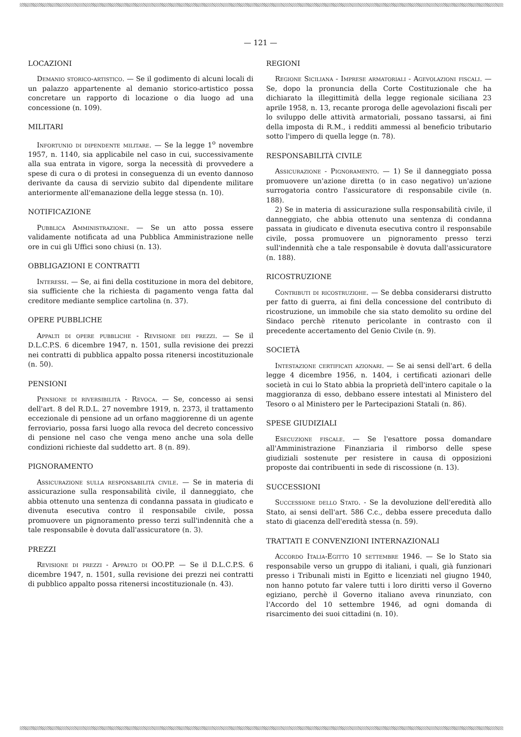— 121 —
LOCAZIONI
Demanio storico-artistico. — Se il godimento di alcuni locali di un palazzo appartenente al demanio storico-artistico possa concretare un rapporto di locazione o dia luogo ad una concessione (n. 109).
MILITARI
Infortunio di dipendente militare. — Se la legge 1<sup>o</sup> novembre 1957, n. 1140, sia applicabile nel caso in cui, successivamente alla sua entrata in vigore, sorga la necessità di provvedere a spese di cura o di protesi in conseguenza di un evento dannoso derivante da causa di servizio subito dal dipendente militare anteriormente all'emanazione della legge stessa (n. 10).
NOTIFICAZIONE
Pubblica Amministrazione. — Se un atto possa essere validamente notificata ad una Pubblica Amministrazione nelle ore in cui gli Uffici sono chiusi (n. 13).
OBBLIGAZIONI E CONTRATTI
Interessi. — Se, ai fini della costituzione in mora del debitore, sia sufficiente che la richiesta di pagamento venga fatta dal creditore mediante semplice cartolina (n. 37).
OPERE PUBBLICHE
Appalti di opere pubbliche - Revisione dei prezzi. — Se il D.L.C.P.S. 6 dicembre 1947, n. 1501, sulla revisione dei prezzi nei contratti di pubblica appalto possa ritenersi incostituzionale (n. 50).
PENSIONI
Pensione di riversibilità - Revoca. — Se, concesso ai sensi dell'art. 8 del R.D.L. 27 novembre 1919, n. 2373, il trattamento eccezionale di pensione ad un orfano maggiorenne di un agente ferroviario, possa farsi luogo alla revoca del decreto concessivo di pensione nel caso che venga meno anche una sola delle condizioni richieste dal suddetto art. 8 (n. 89).
PIGNORAMENTO
Assicurazione sulla responsabilità civile. — Se in materia di assicurazione sulla responsabilità civile, il danneggiato, che abbia ottenuto una sentenza di condanna passata in giudicato e divenuta esecutiva contro il responsabile civile, possa promuovere un pignoramento presso terzi sull'indennità che a tale responsabile è dovuta dall'assicuratore (n. 3).
PREZZI
Revisione di prezzi - Appalto di OO.PP. — Se il D.L.C.P.S. 6 dicembre 1947, n. 1501, sulla revisione dei prezzi nei contratti di pubblico appalto possa ritenersi incostituzionale (n. 43).
REGIONI
Regione Siciliana - Imprese armatoriali - Agevolazioni fiscali. — Se, dopo la pronuncia della Corte Costituzionale che ha dichiarato la illegittimità della legge regionale siciliana 23 aprile 1958, n. 13, recante proroga delle agevolazioni fiscali per lo sviluppo delle attività armatoriali, possano tassarsi, ai fini della imposta di R.M., i redditi ammessi al beneficio tributario sotto l'impero di quella legge (n. 78).
RESPONSABILITÀ CIVILE
Assicurazione - Pignoramento. — 1) Se il danneggiato possa promuovere un'azione diretta (o in caso negativo) un'azione surrogatoria contro l'assicuratore di responsabile civile (n. 188).
2) Se in materia di assicurazione sulla responsabilità civile, il danneggiato, che abbia ottenuto una sentenza di condanna passata in giudicato e divenuta esecutiva contro il responsabile civile, possa promuovere un pignoramento presso terzi sull'indennità che a tale responsabile è dovuta dall'assicuratore (n. 188).
RICOSTRUZIONE
Contributi di ricostruziohe. — Se debba considerarsi distrutto per fatto di guerra, ai fini della concessione del contributo di ricostruzione, un immobile che sia stato demolito su ordine del Sindaco perchè ritenuto pericolante in contrasto con il precedente accertamento del Genio Civile (n. 9).
SOCIETÀ
Intestazione certificati azionari. — Se ai sensi dell'art. 6 della legge 4 dicembre 1956, n. 1404, i certificati azionari delle società in cui lo Stato abbia la proprietà dell'intero capitale o la maggioranza di esso, debbano essere intestati al Ministero del Tesoro o al Ministero per le Partecipazioni Statali (n. 86).
SPESE GIUDIZIALI
Esecuzione fiscale. — Se l'esattore possa domandare all'Amministrazione Finanziaria il rimborso delle spese giudiziali sostenute per resistere in causa di opposizioni proposte dai contribuenti in sede di riscossione (n. 13).
SUCCESSIONI
Successione dello Stato. - Se la devoluzione dell'eredità allo Stato, ai sensi dell'art. 586 C.c., debba essere preceduta dallo stato di giacenza dell'eredità stessa (n. 59).
TRATTATI E CONVENZIONI INTERNAZIONALI
Accordo Italia-Egitto 10 settembre 1946. — Se lo Stato sia responsabile verso un gruppo di italiani, i quali, già funzionari presso i Tribunali misti in Egitto e licenziati nel giugno 1940, non hanno potuto far valere tutti i loro diritti verso il Governo egiziano, perchè il Governo italiano aveva rinunziato, con l'Accordo del 10 settembre 1946, ad ogni domanda di risarcimento dei suoi cittadini (n. 10).